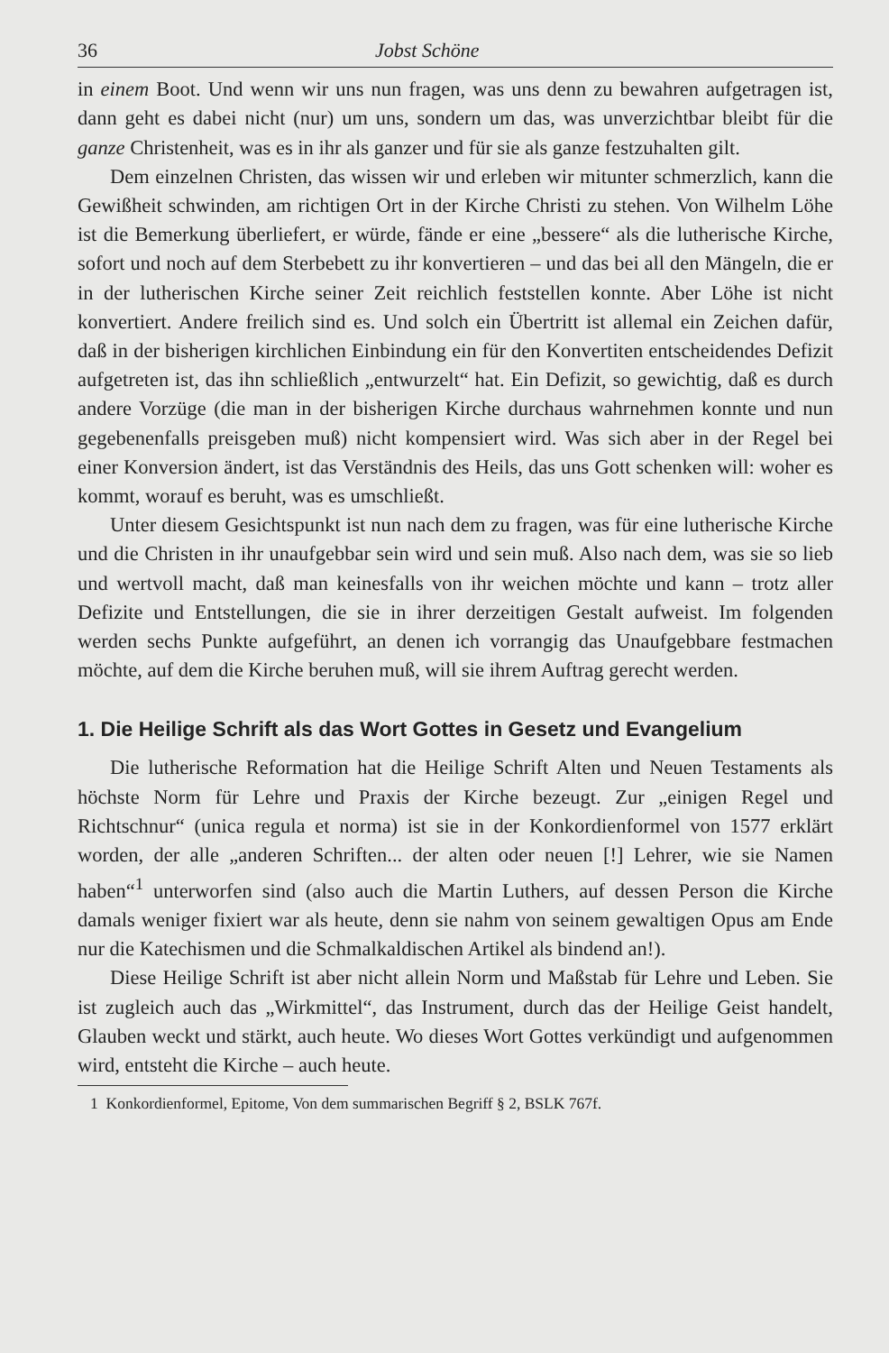36 Jobst Schöne
in einem Boot. Und wenn wir uns nun fragen, was uns denn zu bewahren aufgetragen ist, dann geht es dabei nicht (nur) um uns, sondern um das, was unverzichtbar bleibt für die ganze Christenheit, was es in ihr als ganzer und für sie als ganze festzuhalten gilt.
Dem einzelnen Christen, das wissen wir und erleben wir mitunter schmerzlich, kann die Gewißheit schwinden, am richtigen Ort in der Kirche Christi zu stehen. Von Wilhelm Löhe ist die Bemerkung überliefert, er würde, fände er eine „bessere“ als die lutherische Kirche, sofort und noch auf dem Sterbebett zu ihr konvertieren – und das bei all den Mängeln, die er in der lutherischen Kirche seiner Zeit reichlich feststellen konnte. Aber Löhe ist nicht konvertiert. Andere freilich sind es. Und solch ein Übertritt ist allemal ein Zeichen dafür, daß in der bisherigen kirchlichen Einbindung ein für den Konvertiten entscheidendes Defizit aufgetreten ist, das ihn schließlich „entwurzelt“ hat. Ein Defizit, so gewichtig, daß es durch andere Vorzüge (die man in der bisherigen Kirche durchaus wahrnehmen konnte und nun gegebenenfalls preisgeben muß) nicht kompensiert wird. Was sich aber in der Regel bei einer Konversion ändert, ist das Verständnis des Heils, das uns Gott schenken will: woher es kommt, worauf es beruht, was es umschließt.
Unter diesem Gesichtspunkt ist nun nach dem zu fragen, was für eine lutherische Kirche und die Christen in ihr unaufgebbar sein wird und sein muß. Also nach dem, was sie so lieb und wertvoll macht, daß man keinesfalls von ihr weichen möchte und kann – trotz aller Defizite und Entstellungen, die sie in ihrer derzeitigen Gestalt aufweist. Im folgenden werden sechs Punkte aufgeführt, an denen ich vorrangig das Unaufgebbare festmachen möchte, auf dem die Kirche beruhen muß, will sie ihrem Auftrag gerecht werden.
1. Die Heilige Schrift als das Wort Gottes in Gesetz und Evange­lium
Die lutherische Reformation hat die Heilige Schrift Alten und Neuen Testaments als höchste Norm für Lehre und Praxis der Kirche bezeugt. Zur „einigen Regel und Richtschnur“ (unica regula et norma) ist sie in der Konkordienformel von 1577 erklärt worden, der alle „anderen Schriften... der alten oder neuen [!] Lehrer, wie sie Namen haben“<sup>1</sup> unterworfen sind (also auch die Martin Luthers, auf dessen Person die Kirche damals weniger fixiert war als heute, denn sie nahm von seinem gewaltigen Opus am Ende nur die Katechismen und die Schmalkaldischen Artikel als bindend an!).
Diese Heilige Schrift ist aber nicht allein Norm und Maßstab für Lehre und Leben. Sie ist zugleich auch das „Wirkmittel“, das Instrument, durch das der Heilige Geist handelt, Glauben weckt und stärkt, auch heute. Wo dieses Wort Gottes verkündigt und aufgenommen wird, entsteht die Kirche – auch heute.
1 Konkordienformel, Epitome, Von dem summarischen Begriff § 2, BSLK 767f.